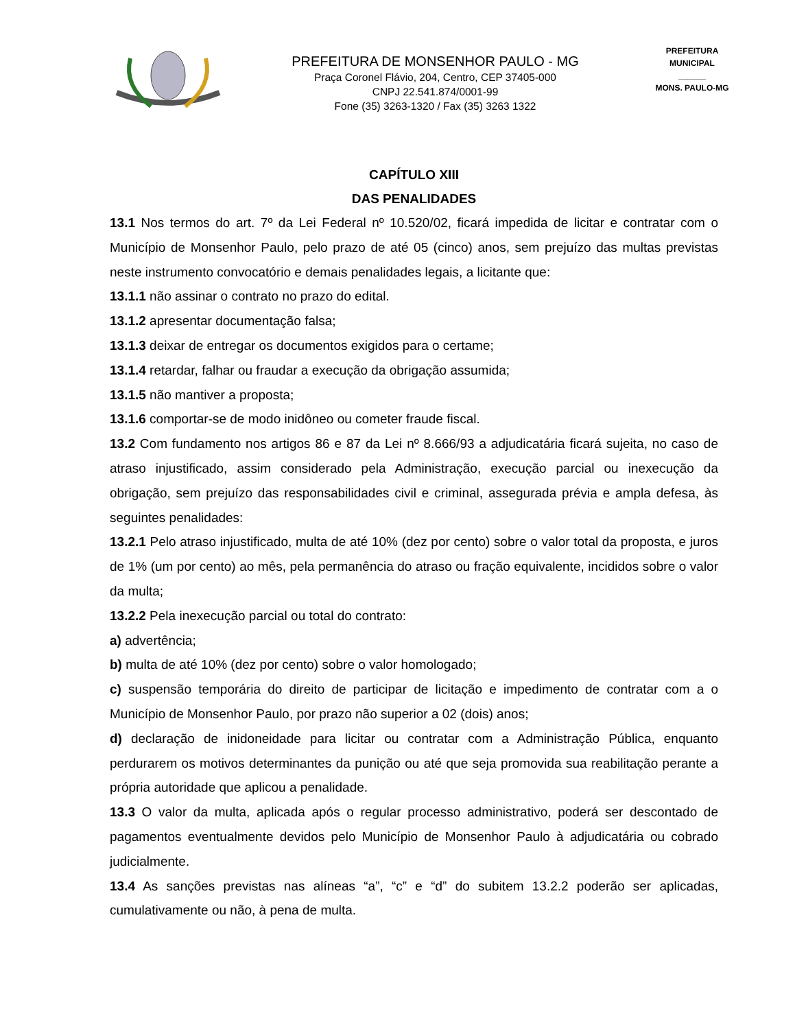PREFEITURA DE MONSENHOR PAULO - MG
Praça Coronel Flávio, 204, Centro, CEP 37405-000
CNPJ 22.541.874/0001-99
Fone (35) 3263-1320 / Fax (35) 3263 1322
PREFEITURA MUNICIPAL
______
MONS. PAULO-MG
CAPÍTULO XIII
DAS PENALIDADES
13.1 Nos termos do art. 7º da Lei Federal nº 10.520/02, ficará impedida de licitar e contratar com o Município de Monsenhor Paulo, pelo prazo de até 05 (cinco) anos, sem prejuízo das multas previstas neste instrumento convocatório e demais penalidades legais, a licitante que:
13.1.1 não assinar o contrato no prazo do edital.
13.1.2 apresentar documentação falsa;
13.1.3 deixar de entregar os documentos exigidos para o certame;
13.1.4 retardar, falhar ou fraudar a execução da obrigação assumida;
13.1.5 não mantiver a proposta;
13.1.6 comportar-se de modo inidôneo ou cometer fraude fiscal.
13.2 Com fundamento nos artigos 86 e 87 da Lei nº 8.666/93 a adjudicatária ficará sujeita, no caso de atraso injustificado, assim considerado pela Administração, execução parcial ou inexecução da obrigação, sem prejuízo das responsabilidades civil e criminal, assegurada prévia e ampla defesa, às seguintes penalidades:
13.2.1 Pelo atraso injustificado, multa de até 10% (dez por cento) sobre o valor total da proposta, e juros de 1% (um por cento) ao mês, pela permanência do atraso ou fração equivalente, incididos sobre o valor da multa;
13.2.2 Pela inexecução parcial ou total do contrato:
a) advertência;
b) multa de até 10% (dez por cento) sobre o valor homologado;
c) suspensão temporária do direito de participar de licitação e impedimento de contratar com a o Município de Monsenhor Paulo, por prazo não superior a 02 (dois) anos;
d) declaração de inidoneidade para licitar ou contratar com a Administração Pública, enquanto perdurarem os motivos determinantes da punição ou até que seja promovida sua reabilitação perante a própria autoridade que aplicou a penalidade.
13.3 O valor da multa, aplicada após o regular processo administrativo, poderá ser descontado de pagamentos eventualmente devidos pelo Município de Monsenhor Paulo à adjudicatária ou cobrado judicialmente.
13.4 As sanções previstas nas alíneas “a”, “c” e “d” do subitem 13.2.2 poderão ser aplicadas, cumulativamente ou não, à pena de multa.